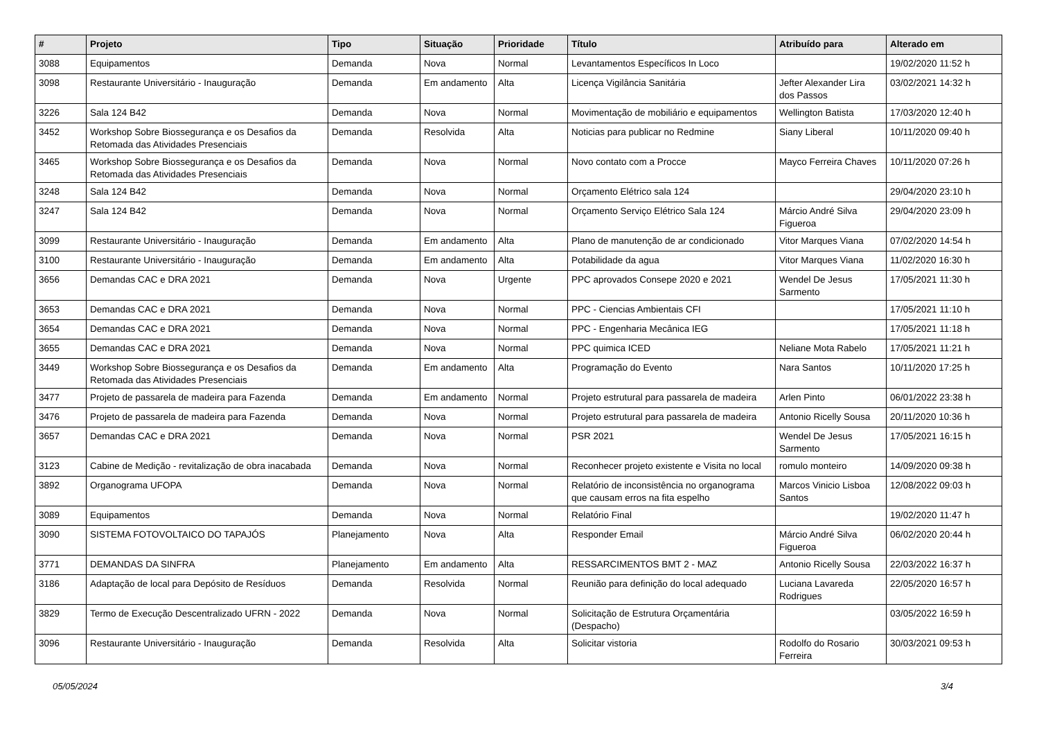| # | Projeto | Tipo | Situação | Prioridade | Título | Atribuído para | Alterado em |
| --- | --- | --- | --- | --- | --- | --- | --- |
| 3088 | Equipamentos | Demanda | Nova | Normal | Levantamentos Específicos In Loco | | 19/02/2020 11:52 h |
| 3098 | Restaurante Universitário - Inauguração | Demanda | Em andamento | Alta | Licença Vigilância Sanitária | Jefter Alexander Lira dos Passos | 03/02/2021 14:32 h |
| 3226 | Sala 124 B42 | Demanda | Nova | Normal | Movimentação de mobiliário e equipamentos | Wellington Batista | 17/03/2020 12:40 h |
| 3452 | Workshop Sobre Biossegurança e os Desafios da Retomada das Atividades Presenciais | Demanda | Resolvida | Alta | Noticias para publicar no Redmine | Siany Liberal | 10/11/2020 09:40 h |
| 3465 | Workshop Sobre Biossegurança e os Desafios da Retomada das Atividades Presenciais | Demanda | Nova | Normal | Novo contato com a Procce | Mayco Ferreira Chaves | 10/11/2020 07:26 h |
| 3248 | Sala 124 B42 | Demanda | Nova | Normal | Orçamento Elétrico sala 124 | | 29/04/2020 23:10 h |
| 3247 | Sala 124 B42 | Demanda | Nova | Normal | Orçamento Serviço Elétrico Sala 124 | Márcio André Silva Figueroa | 29/04/2020 23:09 h |
| 3099 | Restaurante Universitário - Inauguração | Demanda | Em andamento | Alta | Plano de manutenção de ar condicionado | Vitor Marques Viana | 07/02/2020 14:54 h |
| 3100 | Restaurante Universitário - Inauguração | Demanda | Em andamento | Alta | Potabilidade da agua | Vitor Marques Viana | 11/02/2020 16:30 h |
| 3656 | Demandas CAC e DRA 2021 | Demanda | Nova | Urgente | PPC aprovados Consepe 2020 e 2021 | Wendel De Jesus Sarmento | 17/05/2021 11:30 h |
| 3653 | Demandas CAC e DRA 2021 | Demanda | Nova | Normal | PPC - Ciencias Ambientais CFI | | 17/05/2021 11:10 h |
| 3654 | Demandas CAC e DRA 2021 | Demanda | Nova | Normal | PPC - Engenharia Mecânica IEG | | 17/05/2021 11:18 h |
| 3655 | Demandas CAC e DRA 2021 | Demanda | Nova | Normal | PPC quimica ICED | Neliane Mota Rabelo | 17/05/2021 11:21 h |
| 3449 | Workshop Sobre Biossegurança e os Desafios da Retomada das Atividades Presenciais | Demanda | Em andamento | Alta | Programação do Evento | Nara Santos | 10/11/2020 17:25 h |
| 3477 | Projeto de passarela de madeira para Fazenda | Demanda | Em andamento | Normal | Projeto estrutural para passarela de madeira | Arlen Pinto | 06/01/2022 23:38 h |
| 3476 | Projeto de passarela de madeira para Fazenda | Demanda | Nova | Normal | Projeto estrutural para passarela de madeira | Antonio Ricelly Sousa | 20/11/2020 10:36 h |
| 3657 | Demandas CAC e DRA 2021 | Demanda | Nova | Normal | PSR 2021 | Wendel De Jesus Sarmento | 17/05/2021 16:15 h |
| 3123 | Cabine de Medição - revitalização de obra inacabada | Demanda | Nova | Normal | Reconhecer projeto existente e Visita no local | romulo monteiro | 14/09/2020 09:38 h |
| 3892 | Organograma UFOPA | Demanda | Nova | Normal | Relatório de inconsistência no organograma que causam erros na fita espelho | Marcos Vinicio Lisboa Santos | 12/08/2022 09:03 h |
| 3089 | Equipamentos | Demanda | Nova | Normal | Relatório Final | | 19/02/2020 11:47 h |
| 3090 | SISTEMA FOTOVOLTAICO DO TAPAJÓS | Planejamento | Nova | Alta | Responder Email | Márcio André Silva Figueroa | 06/02/2020 20:44 h |
| 3771 | DEMANDAS DA SINFRA | Planejamento | Em andamento | Alta | RESSARCIMENTOS BMT 2 - MAZ | Antonio Ricelly Sousa | 22/03/2022 16:37 h |
| 3186 | Adaptação de local para Depósito de Resíduos | Demanda | Resolvida | Normal | Reunião para definição do local adequado | Luciana Lavareda Rodrigues | 22/05/2020 16:57 h |
| 3829 | Termo de Execução Descentralizado UFRN - 2022 | Demanda | Nova | Normal | Solicitação de Estrutura Orçamentária (Despacho) | | 03/05/2022 16:59 h |
| 3096 | Restaurante Universitário - Inauguração | Demanda | Resolvida | Alta | Solicitar vistoria | Rodolfo do Rosario Ferreira | 30/03/2021 09:53 h |
05/05/2024 3/4